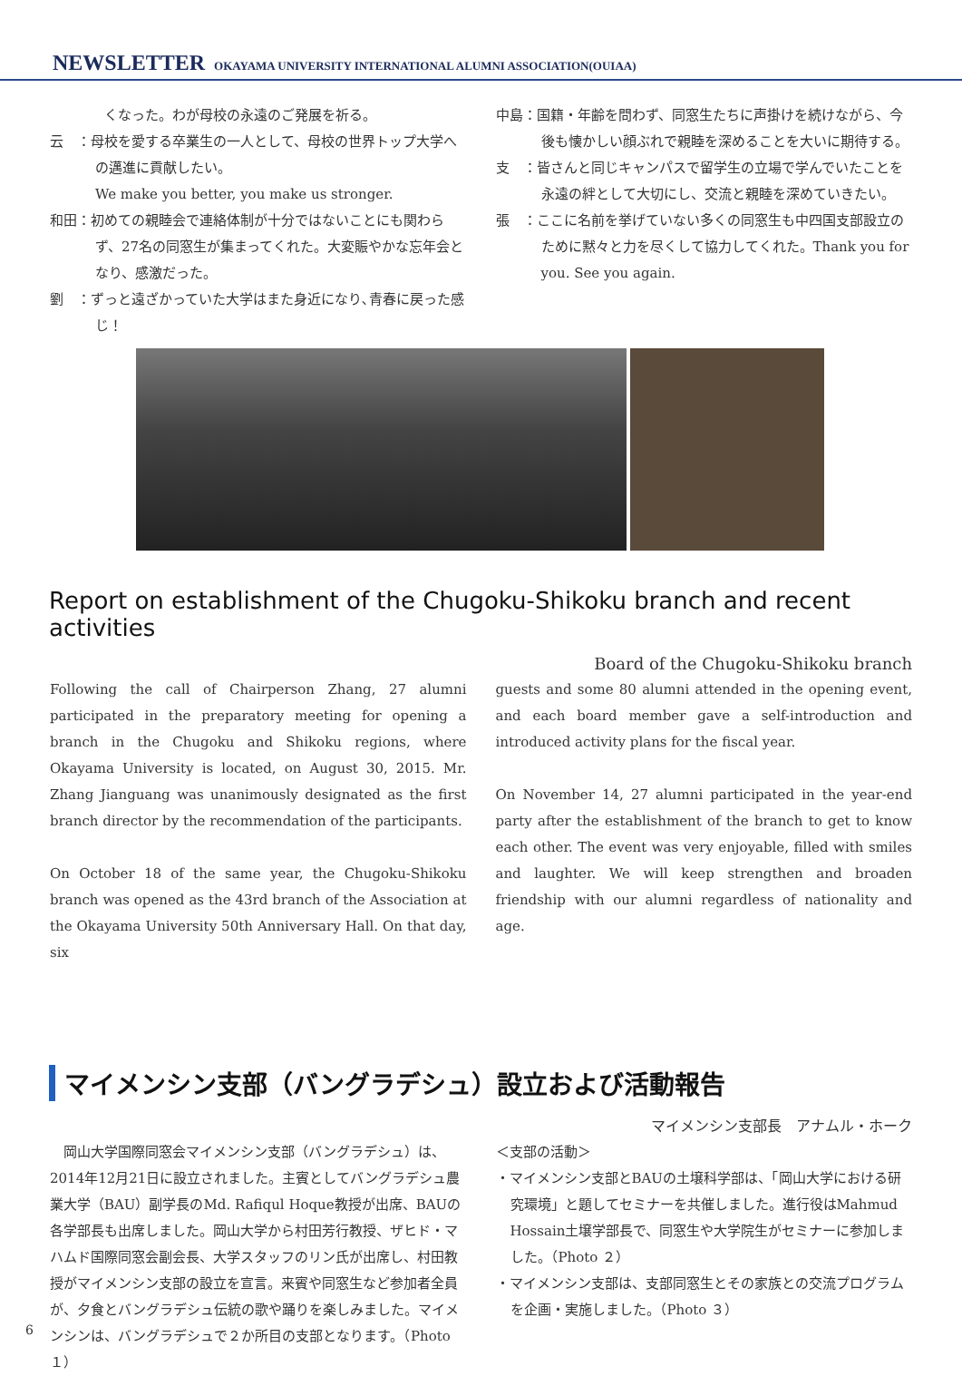NEWSLETTER OKAYAMA UNIVERSITY INTERNATIONAL ALUMNI ASSOCIATION(OUIAA)
　　　　くなった。わが母校の永遠のご発展を祈る。
云　：母校を愛する卒業生の一人として、母校の世界トップ大学への邁進に貢献したい。
We make you better, you make us stronger.
和田：初めての親睦会で連絡体制が十分ではないことにも関わらず、27名の同窓生が集まってくれた。大変賑やかな忘年会となり、感激だった。
劉　：ずっと遠ざかっていた大学はまた身近になり､青春に戻った感じ！
中島：国籍・年齢を問わず、同窓生たちに声掛けを続けながら、今後も懐かしい顔ぶれで親睦を深めることを大いに期待する。
支　：皆さんと同じキャンパスで留学生の立場で学んでいたことを永遠の絆として大切にし、交流と親睦を深めていきたい。
張　：ここに名前を挙げていない多くの同窓生も中四国支部設立のために黙々と力を尽くして協力してくれた。Thank you for you. See you again.
Report on establishment of the Chugoku-Shikoku branch and recent activities
Board of the Chugoku-Shikoku branch
Following the call of Chairperson Zhang, 27 alumni participated in the preparatory meeting for opening a branch in the Chugoku and Shikoku regions, where Okayama University is located, on August 30, 2015. Mr. Zhang Jianguang was unanimously designated as the first branch director by the recommendation of the participants.
On October 18 of the same year, the Chugoku-Shikoku branch was opened as the 43rd branch of the Association at the Okayama University 50th Anniversary Hall. On that day, six
guests and some 80 alumni attended in the opening event, and each board member gave a self-introduction and introduced activity plans for the fiscal year.
On November 14, 27 alumni participated in the year-end party after the establishment of the branch to get to know each other. The event was very enjoyable, filled with smiles and laughter. We will keep strengthen and broaden friendship with our alumni regardless of nationality and age.
マイメンシン支部（バングラデシュ）設立および活動報告
マイメンシン支部長　アナムル・ホーク
　岡山大学国際同窓会マイメンシン支部（バングラデシュ）は、2014年12月21日に設立されました。主賓としてバングラデシュ農業大学（BAU）副学長のMd. Rafiqul Hoque教授が出席、BAUの各学部長も出席しました。岡山大学から村田芳行教授、ザヒド・マハムド国際同窓会副会長、大学スタッフのリン氏が出席し、村田教授がマイメンシン支部の設立を宣言。来賓や同窓生など参加者全員が、夕食とバングラデシュ伝統の歌や踊りを楽しみました。マイメンシンは、バングラデシュで２か所目の支部となります。（Photo１）
＜支部の活動＞
・マイメンシン支部とBAUの土壌科学部は、「岡山大学における研究環境」と題してセミナーを共催しました。進行役はMahmud Hossain土壌学部長で、同窓生や大学院生がセミナーに参加しました。（Photo ２）
・マイメンシン支部は、支部同窓生とその家族との交流プログラムを企画・実施しました。（Photo ３）
6